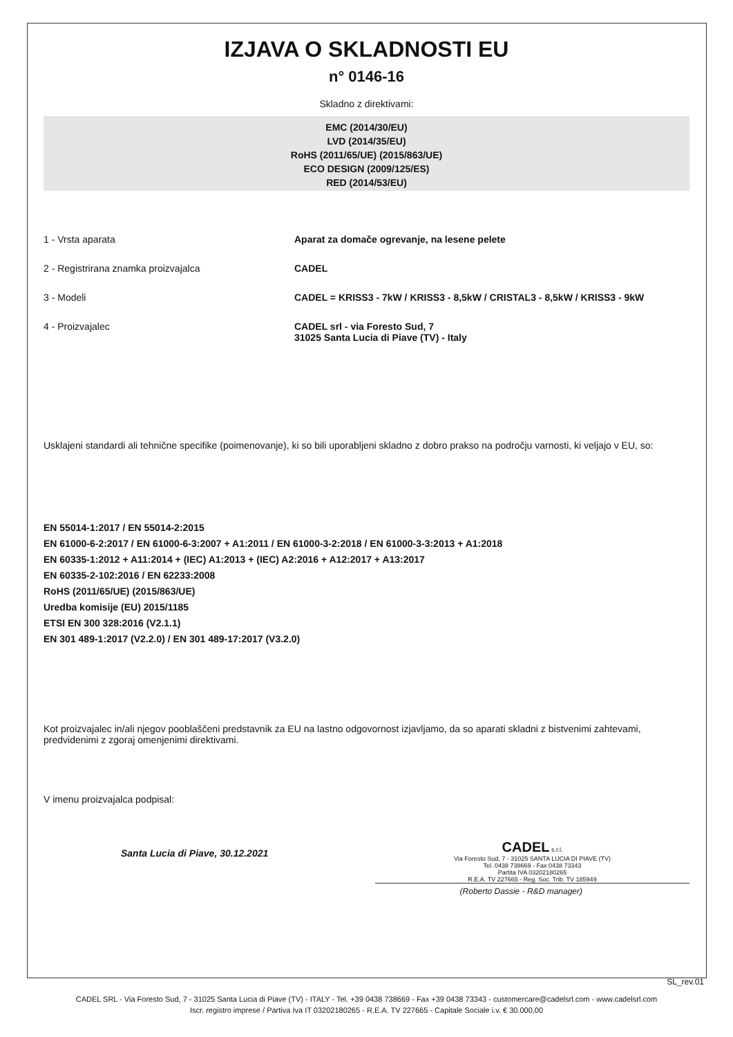IZJAVA O SKLADNOSTI EU
n° 0146-16
Skladno z direktivami:
EMC (2014/30/EU)
LVD (2014/35/EU)
RoHS (2011/65/UE) (2015/863/UE)
ECO DESIGN (2009/125/ES)
RED (2014/53/EU)
1 - Vrsta aparata Aparat za domače ogrevanje, na lesene pelete
2 - Registrirana znamka proizvajalca CADEL
3 - Modeli CADEL = KRISS3 - 7kW / KRISS3 - 8,5kW / CRISTAL3 - 8,5kW / KRISS3 - 9kW
4 - Proizvajalec CADEL srl - via Foresto Sud, 7
31025 Santa Lucia di Piave (TV) - Italy
Usklajeni standardi ali tehnične specifike (poimenovanje), ki so bili uporabljeni skladno z dobro prakso na področju varnosti, ki veljajo v EU, so:
EN 55014-1:2017 / EN 55014-2:2015
EN 61000-6-2:2017 / EN 61000-6-3:2007 + A1:2011 / EN 61000-3-2:2018 / EN 61000-3-3:2013 + A1:2018
EN 60335-1:2012 + A11:2014 + (IEC) A1:2013 + (IEC) A2:2016 + A12:2017 + A13:2017
EN 60335-2-102:2016 / EN 62233:2008
RoHS (2011/65/UE) (2015/863/UE)
Uredba komisije (EU) 2015/1185
ETSI EN 300 328:2016 (V2.1.1)
EN 301 489-1:2017 (V2.2.0) / EN 301 489-17:2017 (V3.2.0)
Kot proizvajalec in/ali njegov pooblaščeni predstavnik za EU na lastno odgovornost izjavljamo, da so aparati skladni z bistvenimi zahtevami, predvidenimi z zgoraj omenjenimi direktivami.
V imenu proizvajalca podpisal:
Santa Lucia di Piave, 30.12.2021
CADEL s.r.l.
Via Foresto Sud, 7 - 31025 SANTA LUCIA DI PIAVE (TV)
Tel. 0438 738669 - Fax 0438 73343
Partita IVA 03202180265
R.E.A. TV 227665 - Reg. Soc. Trib. TV 185949
(Roberto Dassie - R&D manager)
SL_rev.01
CADEL SRL - Via Foresto Sud, 7 - 31025 Santa Lucia di Piave (TV) - ITALY - Tel. +39 0438 738669 - Fax +39 0438 73343 - customercare@cadelsrl.com - www.cadelsrl.com
Iscr. registro imprese / Partiva Iva IT 03202180265 - R.E.A. TV 227665 - Capitale Sociale i.v. € 30.000,00